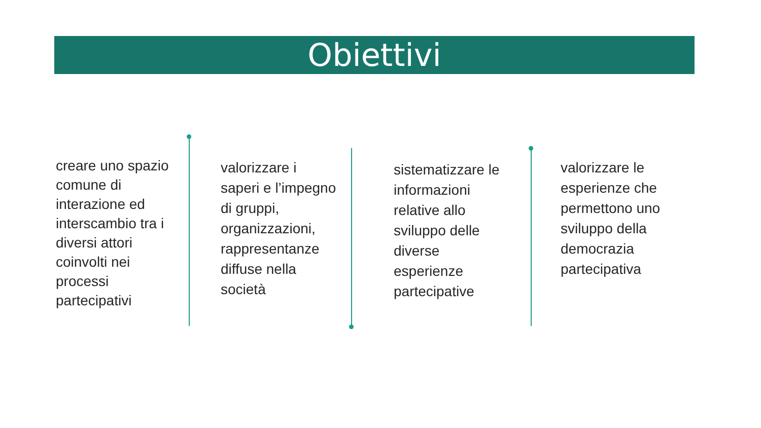Obiettivi
creare uno spazio comune di interazione ed interscambio tra i diversi attori coinvolti nei processi partecipativi
valorizzare i saperi e l’impegno di gruppi, organizzazioni, rappresentanze diffuse nella società
sistematizzare le informazioni relative allo sviluppo delle diverse esperienze partecipative
valorizzare le esperienze che permettono uno sviluppo della democrazia partecipativa